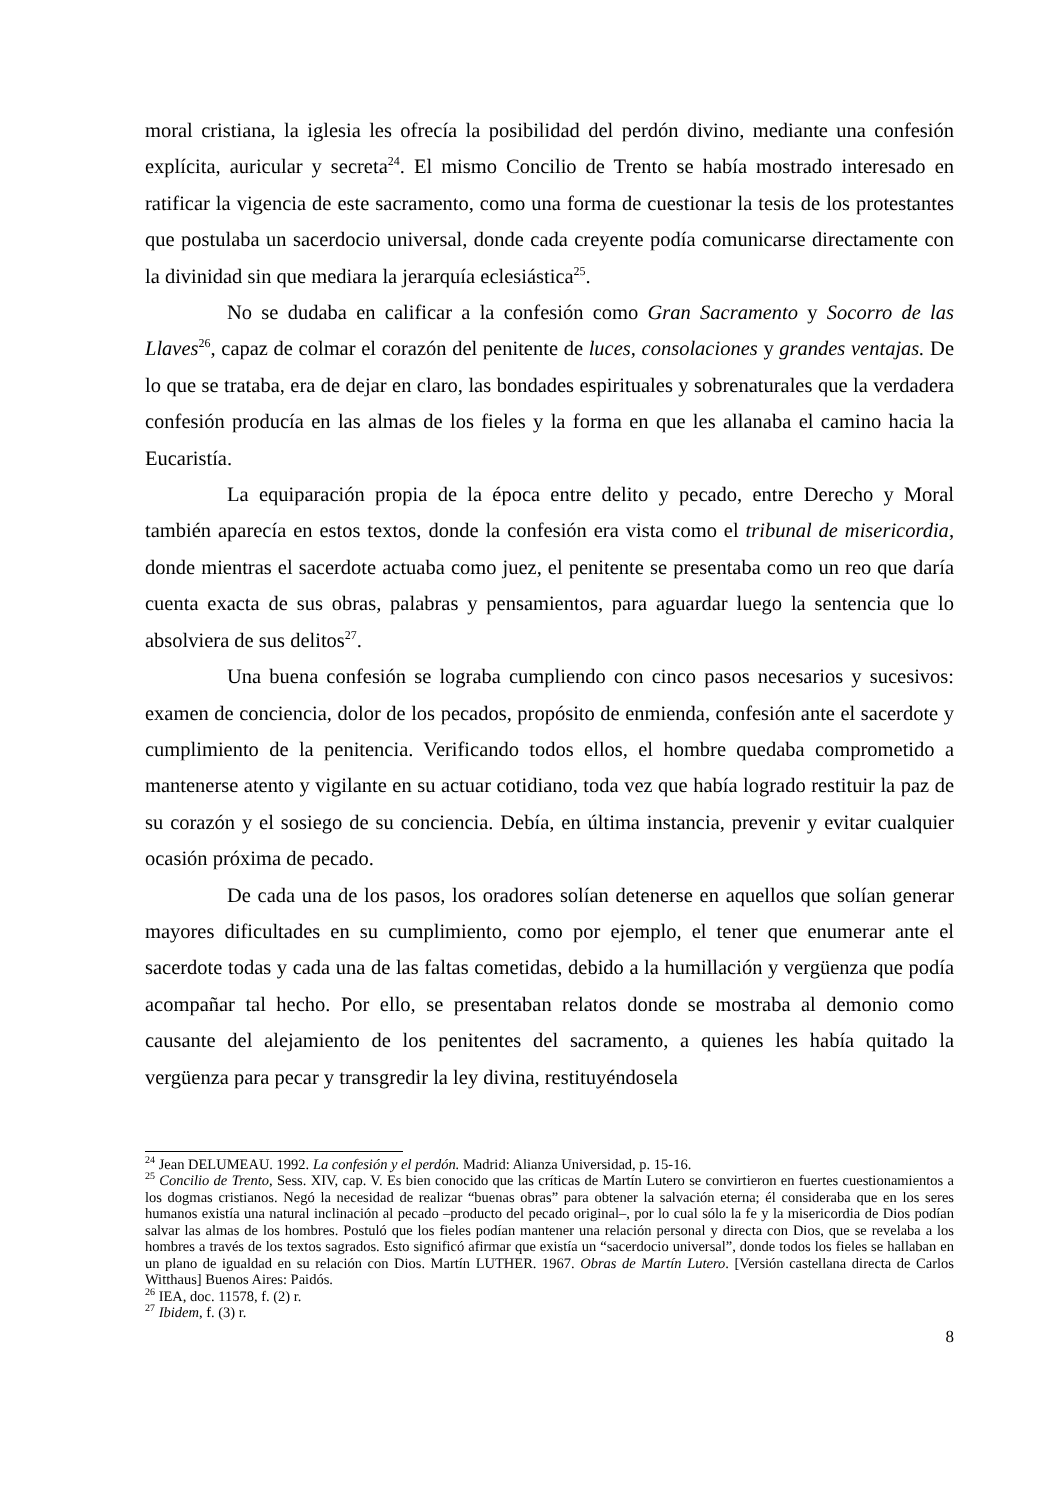moral cristiana, la iglesia les ofrecía la posibilidad del perdón divino, mediante una confesión explícita, auricular y secreta<sup>24</sup>. El mismo Concilio de Trento se había mostrado interesado en ratificar la vigencia de este sacramento, como una forma de cuestionar la tesis de los protestantes que postulaba un sacerdocio universal, donde cada creyente podía comunicarse directamente con la divinidad sin que mediara la jerarquía eclesiástica<sup>25</sup>.
No se dudaba en calificar a la confesión como Gran Sacramento y Socorro de las Llaves<sup>26</sup>, capaz de colmar el corazón del penitente de luces, consolaciones y grandes ventajas. De lo que se trataba, era de dejar en claro, las bondades espirituales y sobrenaturales que la verdadera confesión producía en las almas de los fieles y la forma en que les allanaba el camino hacia la Eucaristía.
La equiparación propia de la época entre delito y pecado, entre Derecho y Moral también aparecía en estos textos, donde la confesión era vista como el tribunal de misericordia, donde mientras el sacerdote actuaba como juez, el penitente se presentaba como un reo que daría cuenta exacta de sus obras, palabras y pensamientos, para aguardar luego la sentencia que lo absolviera de sus delitos<sup>27</sup>.
Una buena confesión se lograba cumpliendo con cinco pasos necesarios y sucesivos: examen de conciencia, dolor de los pecados, propósito de enmienda, confesión ante el sacerdote y cumplimiento de la penitencia. Verificando todos ellos, el hombre quedaba comprometido a mantenerse atento y vigilante en su actuar cotidiano, toda vez que había logrado restituir la paz de su corazón y el sosiego de su conciencia. Debía, en última instancia, prevenir y evitar cualquier ocasión próxima de pecado.
De cada una de los pasos, los oradores solían detenerse en aquellos que solían generar mayores dificultades en su cumplimiento, como por ejemplo, el tener que enumerar ante el sacerdote todas y cada una de las faltas cometidas, debido a la humillación y vergüenza que podía acompañar tal hecho. Por ello, se presentaban relatos donde se mostraba al demonio como causante del alejamiento de los penitentes del sacramento, a quienes les había quitado la vergüenza para pecar y transgredir la ley divina, restituyéndosela
<sup>24</sup> Jean DELUMEAU. 1992. La confesión y el perdón. Madrid: Alianza Universidad, p. 15-16.
<sup>25</sup> Concilio de Trento, Sess. XIV, cap. V. Es bien conocido que las críticas de Martín Lutero se convirtieron en fuertes cuestionamientos a los dogmas cristianos. Negó la necesidad de realizar “buenas obras” para obtener la salvación eterna; él consideraba que en los seres humanos existía una natural inclinación al pecado –producto del pecado original–, por lo cual sólo la fe y la misericordia de Dios podían salvar las almas de los hombres. Postuló que los fieles podían mantener una relación personal y directa con Dios, que se revelaba a los hombres a través de los textos sagrados. Esto significó afirmar que existía un “sacerdocio universal”, donde todos los fieles se hallaban en un plano de igualdad en su relación con Dios. Martín LUTHER. 1967. Obras de Martín Lutero. [Versión castellana directa de Carlos Witthaus] Buenos Aires: Paidós.
<sup>26</sup> IEA, doc. 11578, f. (2) r.
<sup>27</sup> Ibidem, f. (3) r.
8